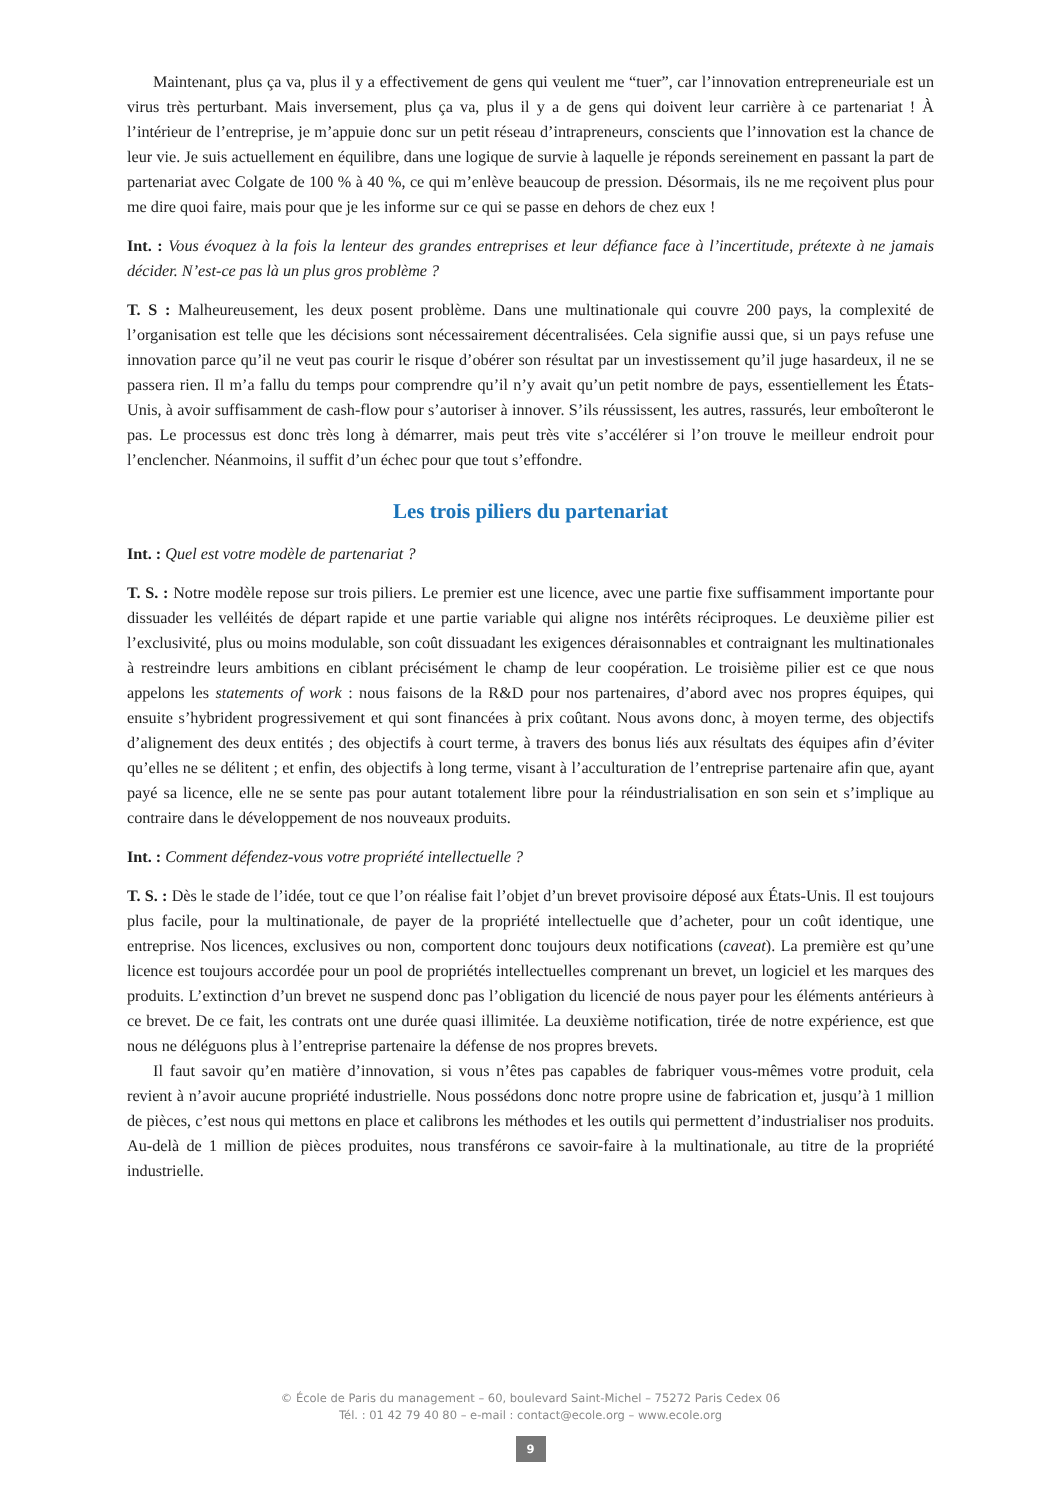Maintenant, plus ça va, plus il y a effectivement de gens qui veulent me “tuer”, car l’innovation entrepreneuriale est un virus très perturbant. Mais inversement, plus ça va, plus il y a de gens qui doivent leur carrière à ce partenariat ! À l’intérieur de l’entreprise, je m’appuie donc sur un petit réseau d’intrapreneurs, conscients que l’innovation est la chance de leur vie. Je suis actuellement en équilibre, dans une logique de survie à laquelle je réponds sereinement en passant la part de partenariat avec Colgate de 100 % à 40 %, ce qui m’enlève beaucoup de pression. Désormais, ils ne me reçoivent plus pour me dire quoi faire, mais pour que je les informe sur ce qui se passe en dehors de chez eux !
Int. : Vous évoquez à la fois la lenteur des grandes entreprises et leur défiance face à l’incertitude, prétexte à ne jamais décider. N’est-ce pas là un plus gros problème ?
T. S : Malheureusement, les deux posent problème. Dans une multinationale qui couvre 200 pays, la complexité de l’organisation est telle que les décisions sont nécessairement décentralisées. Cela signifie aussi que, si un pays refuse une innovation parce qu’il ne veut pas courir le risque d’obérer son résultat par un investissement qu’il juge hasardeux, il ne se passera rien. Il m’a fallu du temps pour comprendre qu’il n’y avait qu’un petit nombre de pays, essentiellement les États-Unis, à avoir suffisamment de cash-flow pour s’autoriser à innover. S’ils réussissent, les autres, rassurés, leur emboîteront le pas. Le processus est donc très long à démarrer, mais peut très vite s’accélérer si l’on trouve le meilleur endroit pour l’enclencher. Néanmoins, il suffit d’un échec pour que tout s’effondre.
Les trois piliers du partenariat
Int. : Quel est votre modèle de partenariat ?
T. S. : Notre modèle repose sur trois piliers. Le premier est une licence, avec une partie fixe suffisamment importante pour dissuader les velléités de départ rapide et une partie variable qui aligne nos intérêts réciproques. Le deuxième pilier est l’exclusivité, plus ou moins modulable, son coût dissuadant les exigences déraisonnables et contraignant les multinationales à restreindre leurs ambitions en ciblant précisément le champ de leur coopération. Le troisième pilier est ce que nous appelons les statements of work : nous faisons de la R&D pour nos partenaires, d’abord avec nos propres équipes, qui ensuite s’hybrident progressivement et qui sont financées à prix coûtant. Nous avons donc, à moyen terme, des objectifs d’alignement des deux entités ; des objectifs à court terme, à travers des bonus liés aux résultats des équipes afin d’éviter qu’elles ne se délitent ; et enfin, des objectifs à long terme, visant à l’acculturation de l’entreprise partenaire afin que, ayant payé sa licence, elle ne se sente pas pour autant totalement libre pour la réindustrialisation en son sein et s’implique au contraire dans le développement de nos nouveaux produits.
Int. : Comment défendez-vous votre propriété intellectuelle ?
T. S. : Dès le stade de l’idée, tout ce que l’on réalise fait l’objet d’un brevet provisoire déposé aux États-Unis. Il est toujours plus facile, pour la multinationale, de payer de la propriété intellectuelle que d’acheter, pour un coût identique, une entreprise. Nos licences, exclusives ou non, comportent donc toujours deux notifications (caveat). La première est qu’une licence est toujours accordée pour un pool de propriétés intellectuelles comprenant un brevet, un logiciel et les marques des produits. L’extinction d’un brevet ne suspend donc pas l’obligation du licencié de nous payer pour les éléments antérieurs à ce brevet. De ce fait, les contrats ont une durée quasi illimitée. La deuxième notification, tirée de notre expérience, est que nous ne déléguons plus à l’entreprise partenaire la défense de nos propres brevets.
Il faut savoir qu’en matière d’innovation, si vous n’êtes pas capables de fabriquer vous-mêmes votre produit, cela revient à n’avoir aucune propriété industrielle. Nous possédons donc notre propre usine de fabrication et, jusqu’à 1 million de pièces, c’est nous qui mettons en place et calibrons les méthodes et les outils qui permettent d’industrialiser nos produits. Au-delà de 1 million de pièces produites, nous transférons ce savoir-faire à la multinationale, au titre de la propriété industrielle.
© École de Paris du management – 60, boulevard Saint-Michel – 75272 Paris Cedex 06
Tél. : 01 42 79 40 80 – e-mail : contact@ecole.org – www.ecole.org
9